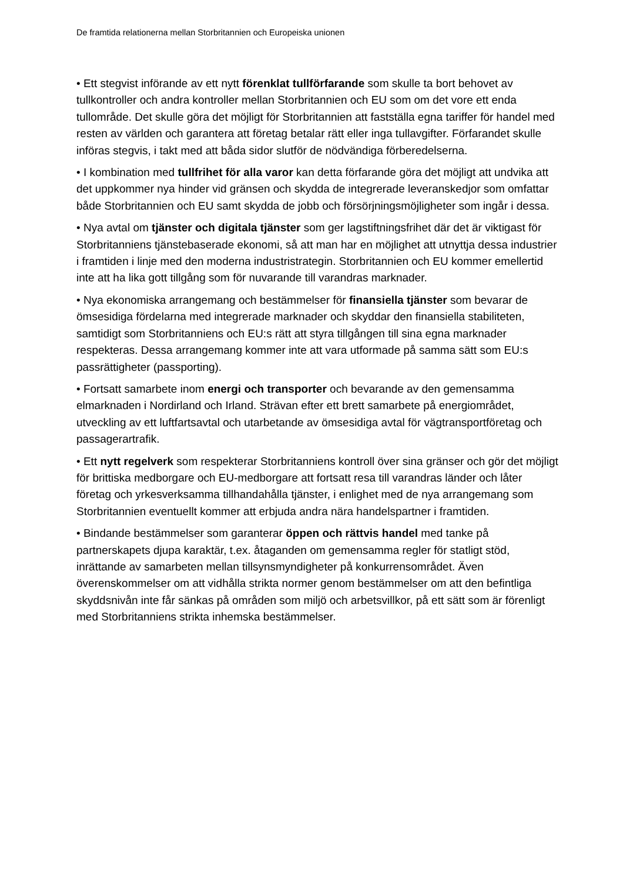De framtida relationerna mellan Storbritannien och Europeiska unionen
• Ett stegvist införande av ett nytt förenklat tullförfarande som skulle ta bort behovet av tullkontroller och andra kontroller mellan Storbritannien och EU som om det vore ett enda tullområde. Det skulle göra det möjligt för Storbritannien att fastställa egna tariffer för handel med resten av världen och garantera att företag betalar rätt eller inga tullavgifter. Förfarandet skulle införas stegvis, i takt med att båda sidor slutför de nödvändiga förberedelserna.
• I kombination med tullfrihet för alla varor kan detta förfarande göra det möjligt att undvika att det uppkommer nya hinder vid gränsen och skydda de integrerade leveranskedjor som omfattar både Storbritannien och EU samt skydda de jobb och försörjningsmöjligheter som ingår i dessa.
• Nya avtal om tjänster och digitala tjänster som ger lagstiftningsfrihet där det är viktigast för Storbritanniens tjänstebaserade ekonomi, så att man har en möjlighet att utnyttja dessa industrier i framtiden i linje med den moderna industristrategin. Storbritannien och EU kommer emellertid inte att ha lika gott tillgång som för nuvarande till varandras marknader.
• Nya ekonomiska arrangemang och bestämmelser för finansiella tjänster som bevarar de ömsesidiga fördelarna med integrerade marknader och skyddar den finansiella stabiliteten, samtidigt som Storbritanniens och EU:s rätt att styra tillgången till sina egna marknader respekteras. Dessa arrangemang kommer inte att vara utformade på samma sätt som EU:s passrättigheter (passporting).
• Fortsatt samarbete inom energi och transporter och bevarande av den gemensamma elmarknaden i Nordirland och Irland. Strävan efter ett brett samarbete på energiområdet, utveckling av ett luftfartsavtal och utarbetande av ömsesidiga avtal för vägtransportföretag och passagerartrafik.
• Ett nytt regelverk som respekterar Storbritanniens kontroll över sina gränser och gör det möjligt för brittiska medborgare och EU-medborgare att fortsatt resa till varandras länder och låter företag och yrkesverksamma tillhandahålla tjänster, i enlighet med de nya arrangemang som Storbritannien eventuellt kommer att erbjuda andra nära handelspartner i framtiden.
• Bindande bestämmelser som garanterar öppen och rättvis handel med tanke på partnerskapets djupa karaktär, t.ex. åtaganden om gemensamma regler för statligt stöd, inrättande av samarbeten mellan tillsynsmyndigheter på konkurrensområdet. Även överenskommelser om att vidhålla strikta normer genom bestämmelser om att den befintliga skyddsnivån inte får sänkas på områden som miljö och arbetsvillkor, på ett sätt som är förenligt med Storbritanniens strikta inhemska bestämmelser.